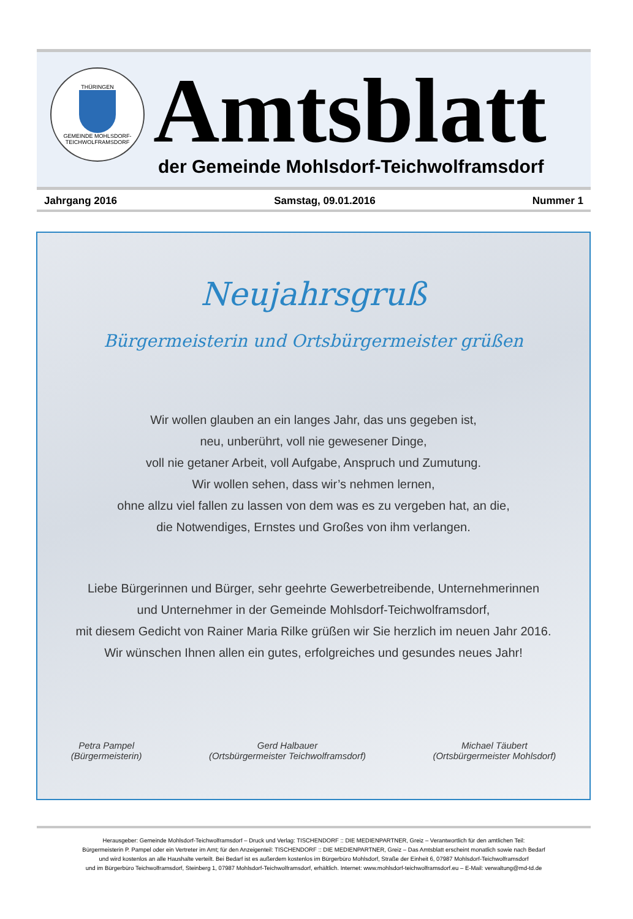THÜRINGEN
GEMEINDE MOHLSDORF-TEICHWOLFRAMSDORF
Amtsblatt
der Gemeinde Mohlsdorf-Teichwolframsdorf
Jahrgang 2016 Samstag, 09.01.2016 Nummer 1
Neujahrsgruß
Bürgermeisterin und Ortsbürgermeister grüßen
Wir wollen glauben an ein langes Jahr, das uns gegeben ist,
neu, unberührt, voll nie gewesener Dinge,
voll nie getaner Arbeit, voll Aufgabe, Anspruch und Zumutung.
Wir wollen sehen, dass wir’s nehmen lernen,
ohne allzu viel fallen zu lassen von dem was es zu vergeben hat, an die,
die Notwendiges, Ernstes und Großes von ihm verlangen.
Liebe Bürgerinnen und Bürger, sehr geehrte Gewerbetreibende, Unternehmerinnen
und Unternehmer in der Gemeinde Mohlsdorf-Teichwolframsdorf,
mit diesem Gedicht von Rainer Maria Rilke grüßen wir Sie herzlich im neuen Jahr 2016.
Wir wünschen Ihnen allen ein gutes, erfolgreiches und gesundes neues Jahr!
Petra Pampel
(Bürgermeisterin)
Gerd Halbauer
(Ortsbürgermeister Teichwolframsdorf)
Michael Täubert
(Ortsbürgermeister Mohlsdorf)
Herausgeber: Gemeinde Mohlsdorf-Teichwolframsdorf – Druck und Verlag: TISCHENDORF :: DIE MEDIENPARTNER, Greiz – Verantwortlich für den amtlichen Teil:
Bürgermeisterin P. Pampel oder ein Vertreter im Amt; für den Anzeigenteil: TISCHENDORF :: DIE MEDIENPARTNER, Greiz – Das Amtsblatt erscheint monatlich sowie nach Bedarf
und wird kostenlos an alle Haushalte verteilt. Bei Bedarf ist es außerdem kostenlos im Bürgerbüro Mohlsdorf, Straße der Einheit 6, 07987 Mohlsdorf-Teichwolframsdorf
und im Bürgerbüro Teichwolframsdorf, Steinberg 1, 07987 Mohlsdorf-Teichwolframsdorf, erhältlich. Internet: www.mohlsdorf-teichwolframsdorf.eu – E-Mail: verwaltung@md-td.de